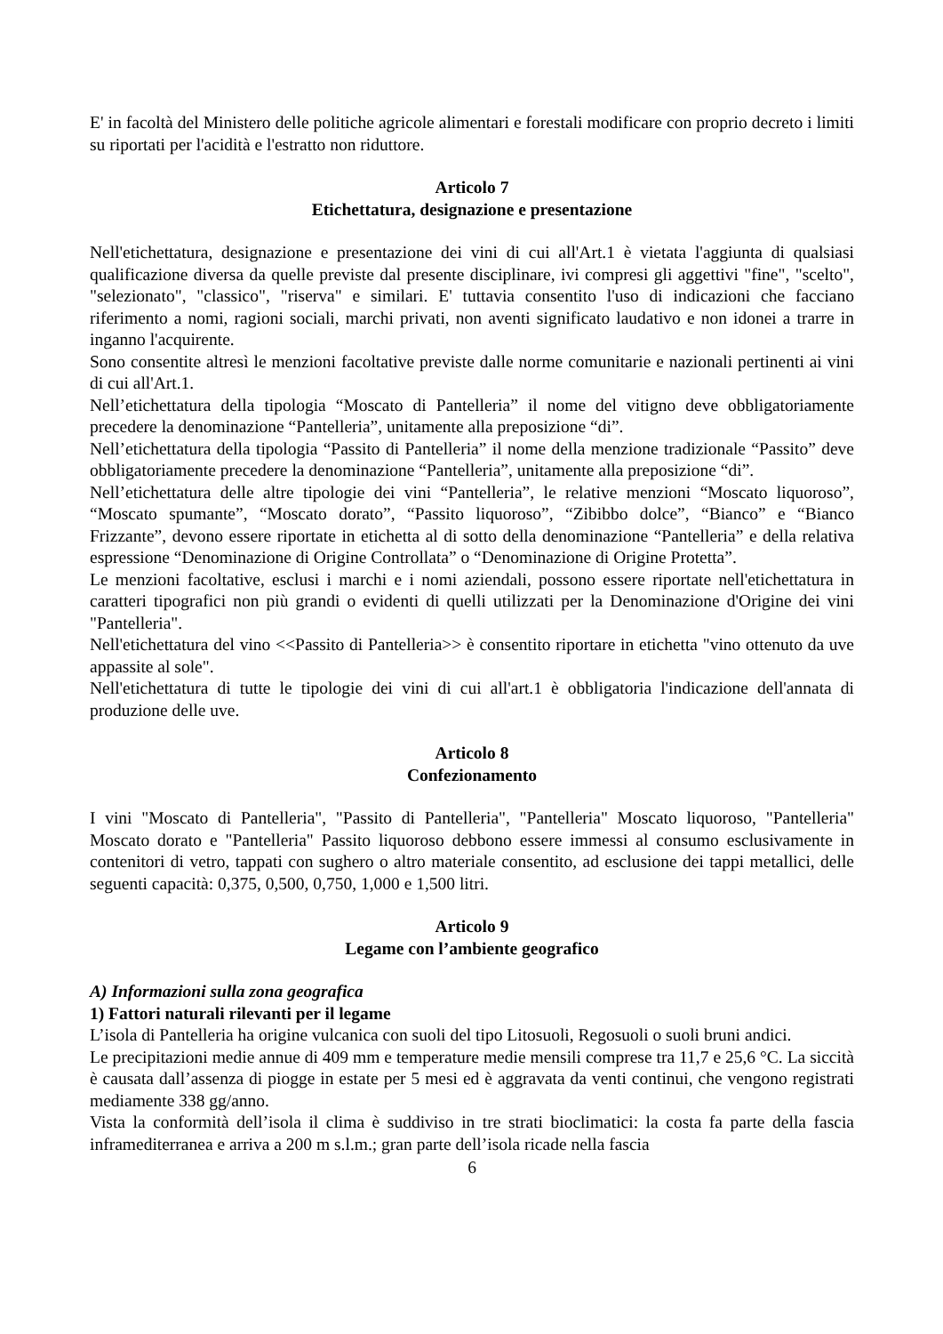E' in facoltà del Ministero delle politiche agricole alimentari e forestali modificare con proprio decreto i limiti su riportati per l'acidità e l'estratto non riduttore.
Articolo 7
Etichettatura, designazione e presentazione
Nell'etichettatura, designazione e presentazione dei vini di cui all'Art.1 è vietata l'aggiunta di qualsiasi qualificazione diversa da quelle previste dal presente disciplinare, ivi compresi gli aggettivi "fine", "scelto", "selezionato", "classico", "riserva" e similari. E' tuttavia consentito l'uso di indicazioni che facciano riferimento a nomi, ragioni sociali, marchi privati, non aventi significato laudativo e non idonei a trarre in inganno l'acquirente.
Sono consentite altresì le menzioni facoltative previste dalle norme comunitarie e nazionali pertinenti ai vini di cui all'Art.1.
Nell’etichettatura della tipologia “Moscato di Pantelleria” il nome del vitigno deve obbligatoriamente precedere la denominazione “Pantelleria”, unitamente alla preposizione “di”.
Nell’etichettatura della tipologia “Passito di Pantelleria” il nome della menzione tradizionale “Passito” deve obbligatoriamente precedere la denominazione “Pantelleria”, unitamente alla preposizione “di”.
Nell’etichettatura delle altre tipologie dei vini “Pantelleria”, le relative menzioni “Moscato liquoroso”, “Moscato spumante”, “Moscato dorato”, “Passito liquoroso”, “Zibibbo dolce”, “Bianco” e “Bianco Frizzante”, devono essere riportate in etichetta al di sotto della denominazione “Pantelleria” e della relativa espressione “Denominazione di Origine Controllata” o “Denominazione di Origine Protetta”.
Le menzioni facoltative, esclusi i marchi e i nomi aziendali, possono essere riportate nell'etichettatura in caratteri tipografici non più grandi o evidenti di quelli utilizzati per la Denominazione d'Origine dei vini "Pantelleria".
Nell'etichettatura del vino <<Passito di Pantelleria>> è consentito riportare in etichetta "vino ottenuto da uve appassite al sole".
Nell'etichettatura di tutte le tipologie dei vini di cui all'art.1 è obbligatoria l'indicazione dell'annata di produzione delle uve.
Articolo 8
Confezionamento
I vini "Moscato di Pantelleria", "Passito di Pantelleria", "Pantelleria" Moscato liquoroso, "Pantelleria" Moscato dorato e "Pantelleria" Passito liquoroso debbono essere immessi al consumo esclusivamente in contenitori di vetro, tappati con sughero o altro materiale consentito, ad esclusione dei tappi metallici, delle seguenti capacità: 0,375, 0,500, 0,750, 1,000 e 1,500 litri.
Articolo 9
Legame con l’ambiente geografico
A) Informazioni sulla zona geografica
1) Fattori naturali rilevanti per il legame
L’isola di Pantelleria ha origine vulcanica con suoli del tipo Litosuoli, Regosuoli o suoli bruni andici.
Le precipitazioni medie annue di 409 mm e temperature medie mensili comprese tra 11,7 e 25,6 °C. La siccità è causata dall’assenza di piogge in estate per 5 mesi ed è aggravata da venti continui, che vengono registrati mediamente 338 gg/anno.
Vista la conformità dell’isola il clima è suddiviso in tre strati bioclimatici: la costa fa parte della fascia inframediterranea e arriva a 200 m s.l.m.; gran parte dell’isola ricade nella fascia
6